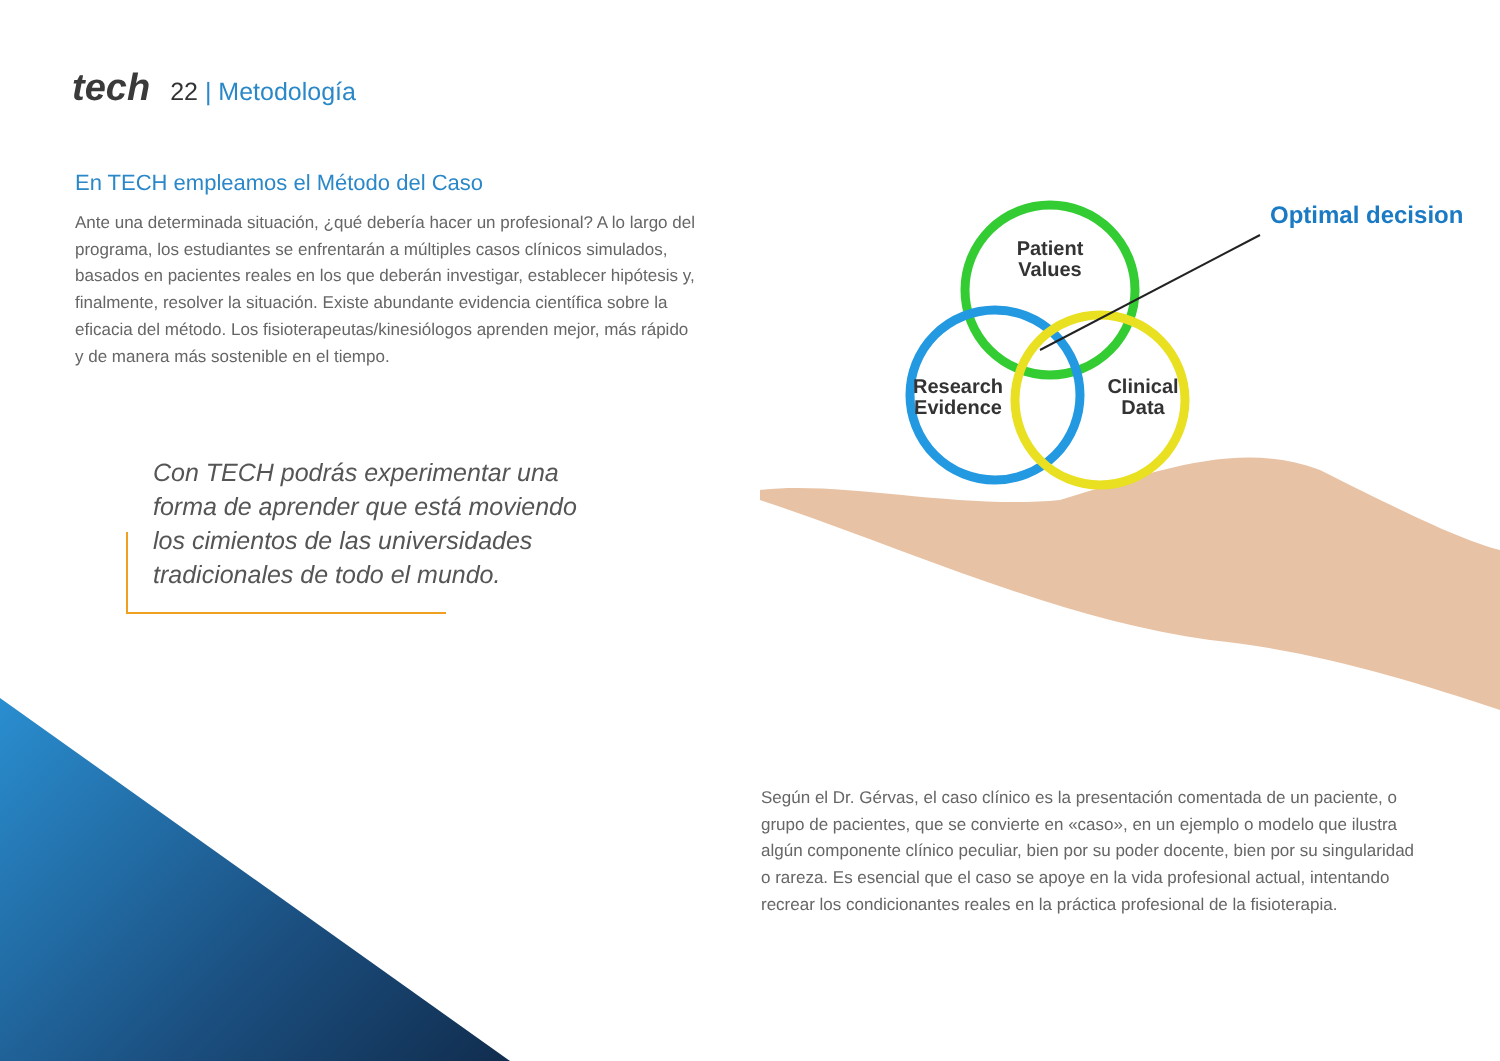tech 22 | Metodología
En TECH empleamos el Método del Caso
Ante una determinada situación, ¿qué debería hacer un profesional? A lo largo del programa, los estudiantes se enfrentarán a múltiples casos clínicos simulados, basados en pacientes reales en los que deberán investigar, establecer hipótesis y, finalmente, resolver la situación. Existe abundante evidencia científica sobre la eficacia del método. Los fisioterapeutas/kinesiólogos aprenden mejor, más rápido y de manera más sostenible en el tiempo.
Con TECH podrás experimentar una forma de aprender que está moviendo los cimientos de las universidades tradicionales de todo el mundo.
Patient
Values
Research
Evidence
Clinical
Data
Optimal decision
Según el Dr. Gérvas, el caso clínico es la presentación comentada de un paciente, o grupo de pacientes, que se convierte en «caso», en un ejemplo o modelo que ilustra algún componente clínico peculiar, bien por su poder docente, bien por su singularidad o rareza. Es esencial que el caso se apoye en la vida profesional actual, intentando recrear los condicionantes reales en la práctica profesional de la fisioterapia.